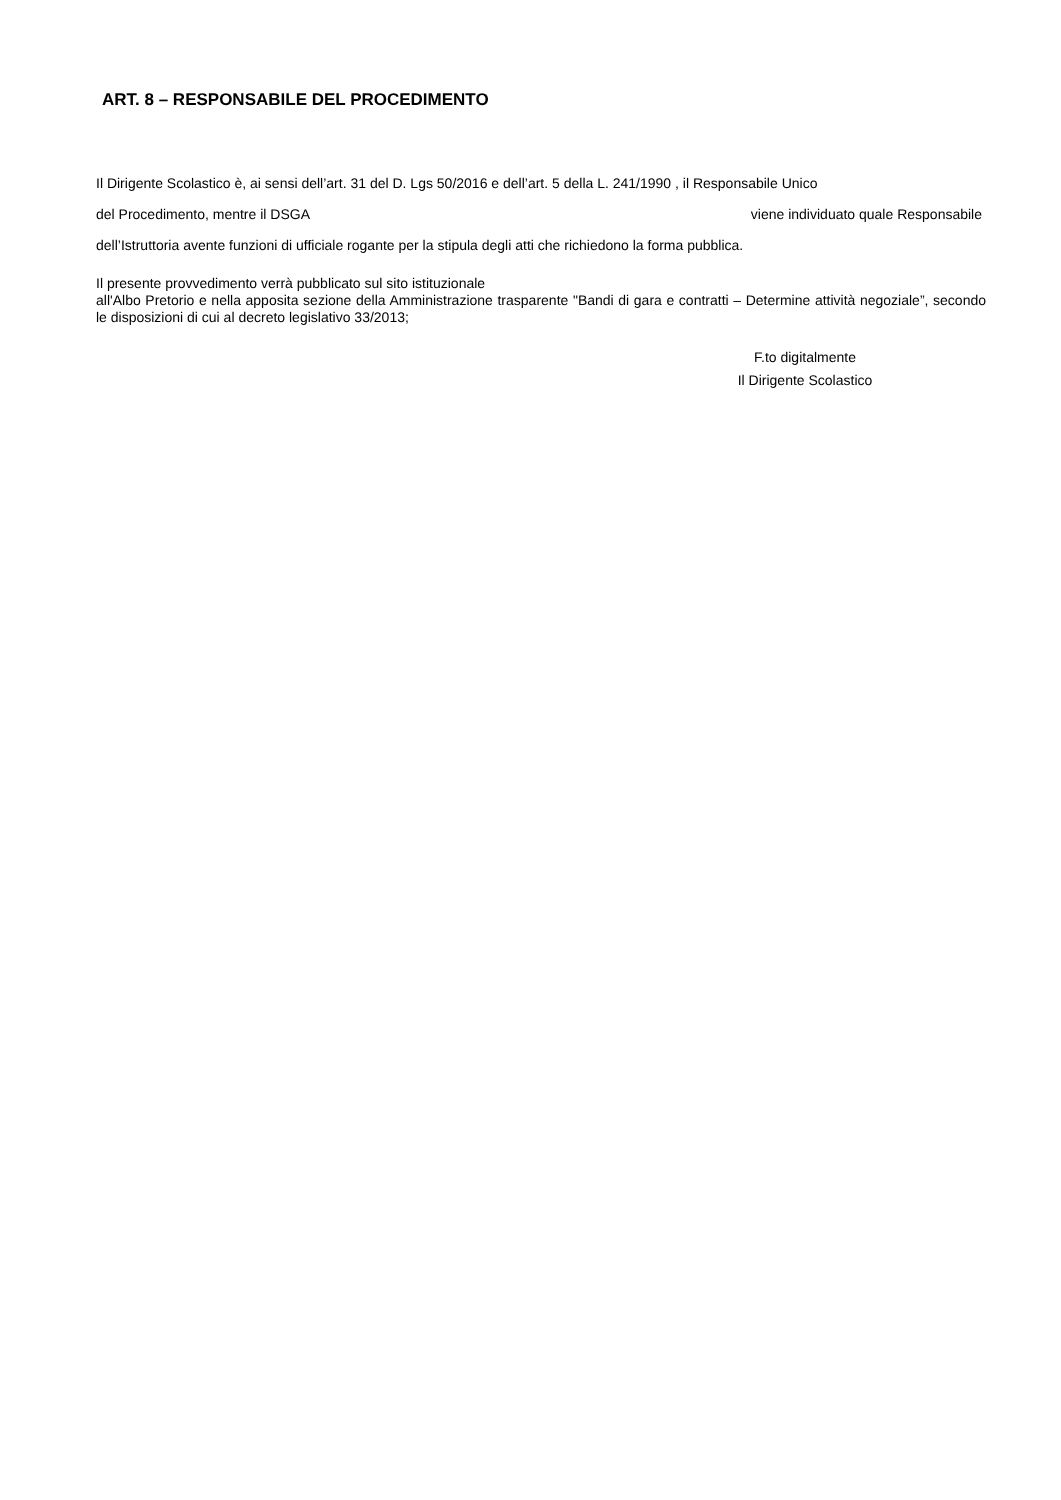ART. 8 – RESPONSABILE DEL PROCEDIMENTO
Il Dirigente Scolastico è, ai sensi dell’art. 31 del D. Lgs 50/2016 e dell’art. 5 della L. 241/1990 , il Responsabile Unico
del Procedimento, mentre il DSGA viene individuato quale Responsabile
dell’Istruttoria avente funzioni di ufficiale rogante per la stipula degli atti che richiedono la forma pubblica.
Il presente provvedimento verrà pubblicato sul sito istituzionale
all'Albo Pretorio e nella apposita sezione della Amministrazione trasparente "Bandi di gara e contratti – Determine attività negoziale”, secondo le disposizioni di cui al decreto legislativo 33/2013;
F.to digitalmente
Il Dirigente Scolastico